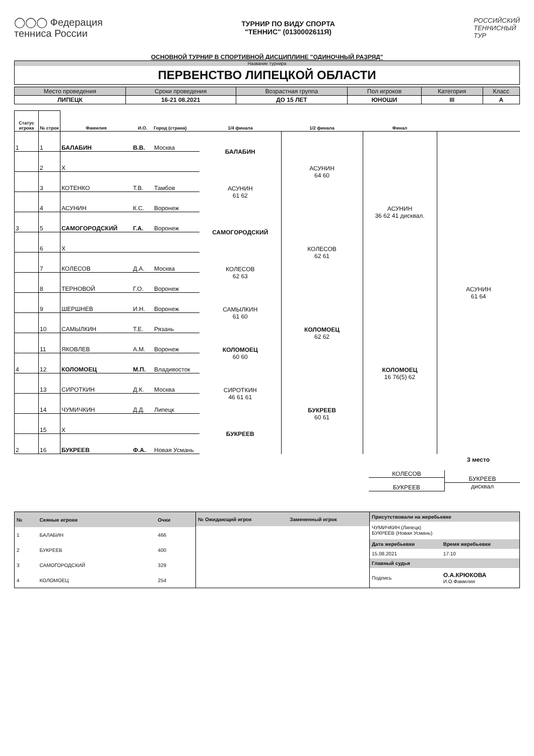◯◯◯ Федерация
тенниса России
ТУРНИР ПО ВИДУ СПОРТА
"ТЕННИС" (0130002611Я)
РОССИЙСКИЙ
ТЕННИСНЫЙ
ТУР
ОСНОВНОЙ ТУРНИР В СПОРТИВНОЙ ДИСЦИПЛИНЕ "ОДИНОЧНЫЙ РАЗРЯД"
Название турнира
ПЕРВЕНСТВО ЛИПЕЦКОЙ ОБЛАСТИ
| Место проведения | Сроки проведения | Возрастная группа | Пол игроков | Категория | Класс |
| --- | --- | --- | --- | --- | --- |
| ЛИПЕЦК | 16-21 08.2021 | ДО 15 ЛЕТ | ЮНОШИ | III | А |
| Статус игрока | № строк | Фамилия | И.О. | Город (страна) | 1/4 финала | 1/2 финала | Финал | |
| --- | --- | --- | --- | --- | --- | --- | --- | --- |
| 1 | 1 | БАЛАБИН | В.В. | Москва | БАЛАБИН | АСУНИН 64 60 | АСУНИН 36 62 41 дисквал. | АСУНИН 61 64 |
| | 2 | X | | | | | | |
| | 3 | КОТЕНКО | Т.В. | Тамбов | АСУНИН 61 62 | | | |
| | 4 | АСУНИН | К.С. | Воронеж | | | | |
| 3 | 5 | САМОГОРОДСКИЙ | Г.А. | Воронеж | САМОГОРОДСКИЙ | КОЛЕСОВ 62 61 | | |
| | 6 | X | | | | | | |
| | 7 | КОЛЕСОВ | Д.А. | Москва | КОЛЕСОВ 62 63 | | | |
| | 8 | ТЕРНОВОЙ | Г.О. | Воронеж | | | | |
| | 9 | ШЕРШНЕВ | И.Н. | Воронеж | САМЫЛКИН 61 60 | КОЛОМОЕЦ 62 62 | КОЛОМОЕЦ 16 76(5) 62 | |
| | 10 | САМЫЛКИН | Т.Е. | Рязань | | | | |
| | 11 | ЯКОВЛЕВ | А.М. | Воронеж | КОЛОМОЕЦ 60 60 | | | |
| 4 | 12 | КОЛОМОЕЦ | М.П. | Владивосток | | | | |
| | 13 | СИРОТКИН | Д.К. | Москва | СИРОТКИН 46 61 61 | БУКРЕЕВ 60 61 | | |
| | 14 | ЧУМИЧКИН | Д.Д. | Липецк | | | | |
| | 15 | X | | | БУКРЕЕВ | | | |
| 2 | 16 | БУКРЕЕВ | Ф.А. | Новая Усмань | | | | |
3 место
КОЛЕСОВ
БУКРЕЕВ
БУКРЕЕВ
дисквал
| № | Сеяные игроки | Очки |
| --- | --- | --- |
| 1 | БАЛАБИН | 466 |
| 2 | БУКРЕЕВ | 400 |
| 3 | САМОГОРОДСКИЙ | 329 |
| 4 | КОЛОМОЕЦ | 254 |
| № Ожидающий игрок | Замененный игрок |
| --- | --- |
| Присутствовали на жеребьевке | |
| --- | --- |
| ЧУМИЧКИН (Липецк) БУКРЕЕВ (Новая Усмань) | |
| Дата жеребьевки | Время жеребьевки |
| 15.08.2021 | 17:10 |
| Главный судья | |
| Подпись | О.А.КРЮКОВА И.О.Фамилия |